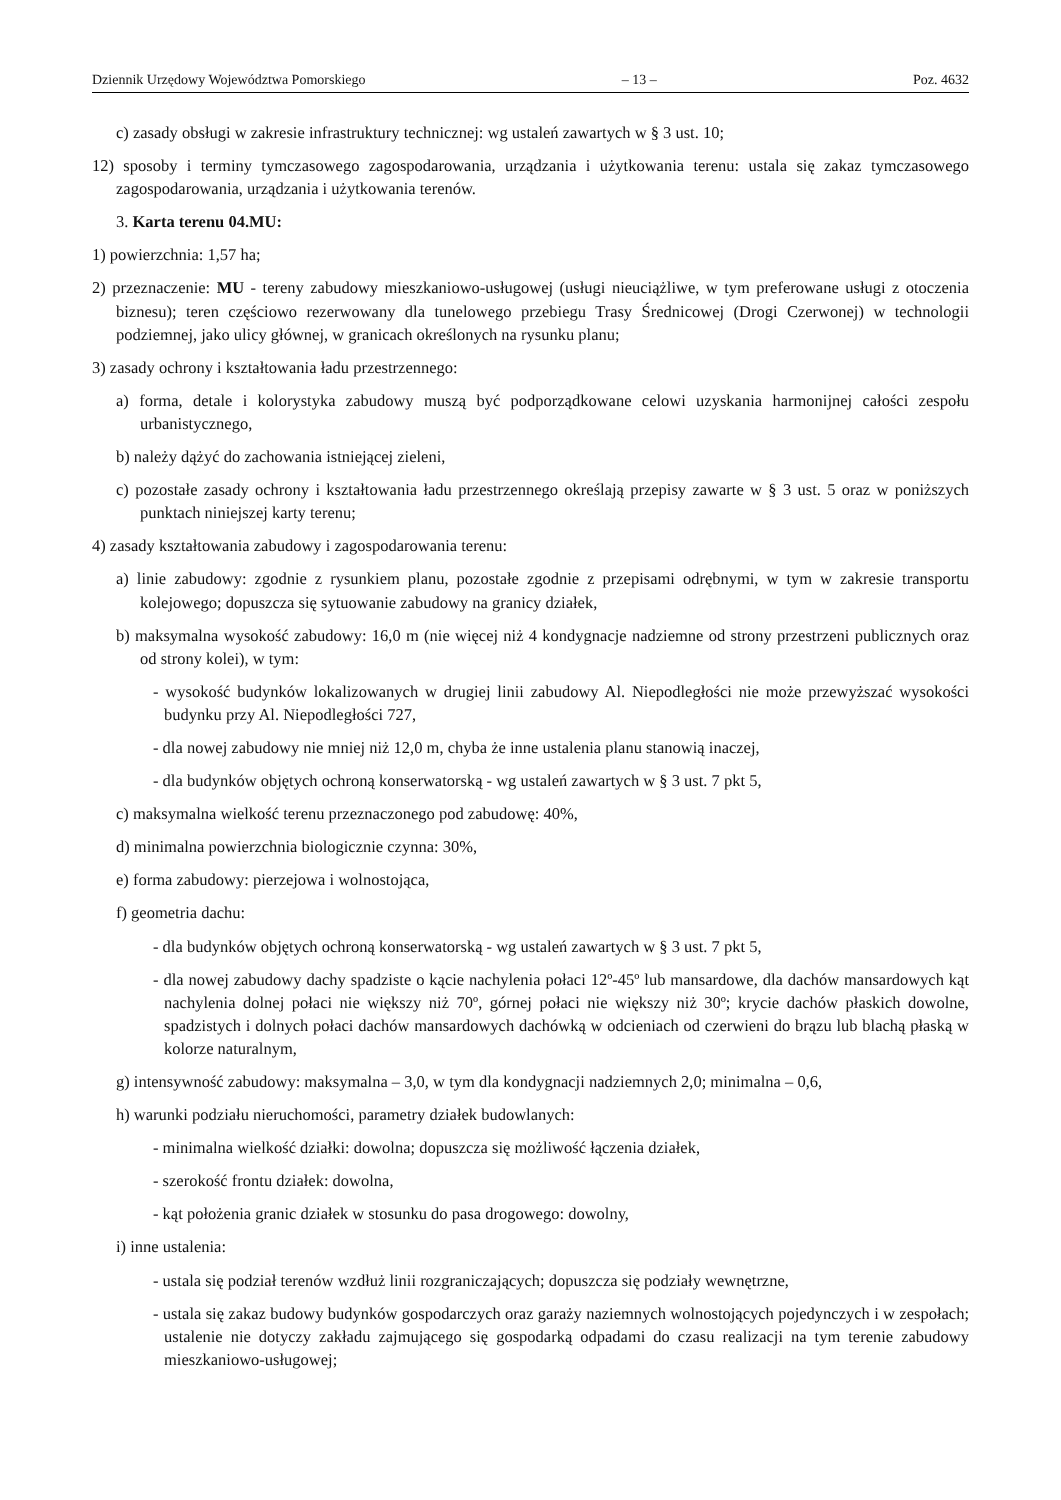Dziennik Urzędowy Województwa Pomorskiego – 13 – Poz. 4632
c) zasady obsługi w zakresie infrastruktury technicznej: wg ustaleń zawartych w § 3 ust. 10;
12) sposoby i terminy tymczasowego zagospodarowania, urządzania i użytkowania terenu: ustala się zakaz tymczasowego zagospodarowania, urządzania i użytkowania terenów.
3. Karta terenu 04.MU:
1) powierzchnia: 1,57 ha;
2) przeznaczenie: MU - tereny zabudowy mieszkaniowo-usługowej (usługi nieuciążliwe, w tym preferowane usługi z otoczenia biznesu); teren częściowo rezerwowany dla tunelowego przebiegu Trasy Średnicowej (Drogi Czerwonej) w technologii podziemnej, jako ulicy głównej, w granicach określonych na rysunku planu;
3) zasady ochrony i kształtowania ładu przestrzennego:
a) forma, detale i kolorystyka zabudowy muszą być podporządkowane celowi uzyskania harmonijnej całości zespołu urbanistycznego,
b) należy dążyć do zachowania istniejącej zieleni,
c) pozostałe zasady ochrony i kształtowania ładu przestrzennego określają przepisy zawarte w § 3 ust. 5 oraz w poniższych punktach niniejszej karty terenu;
4) zasady kształtowania zabudowy i zagospodarowania terenu:
a) linie zabudowy: zgodnie z rysunkiem planu, pozostałe zgodnie z przepisami odrębnymi, w tym w zakresie transportu kolejowego; dopuszcza się sytuowanie zabudowy na granicy działek,
b) maksymalna wysokość zabudowy: 16,0 m (nie więcej niż 4 kondygnacje nadziemne od strony przestrzeni publicznych oraz od strony kolei), w tym:
- wysokość budynków lokalizowanych w drugiej linii zabudowy Al. Niepodległości nie może przewyższać wysokości budynku przy Al. Niepodległości 727,
- dla nowej zabudowy nie mniej niż 12,0 m, chyba że inne ustalenia planu stanowią inaczej,
- dla budynków objętych ochroną konserwatorską - wg ustaleń zawartych w § 3 ust. 7 pkt 5,
c) maksymalna wielkość terenu przeznaczonego pod zabudowę: 40%,
d) minimalna powierzchnia biologicznie czynna: 30%,
e) forma zabudowy: pierzejowa i wolnostojąca,
f) geometria dachu:
- dla budynków objętych ochroną konserwatorską - wg ustaleń zawartych w § 3 ust. 7 pkt 5,
- dla nowej zabudowy dachy spadziste o kącie nachylenia połaci 12º-45º lub mansardowe, dla dachów mansardowych kąt nachylenia dolnej połaci nie większy niż 70º, górnej połaci nie większy niż 30º; krycie dachów płaskich dowolne, spadzistych i dolnych połaci dachów mansardowych dachówką w odcieniach od czerwieni do brązu lub blachą płaską w kolorze naturalnym,
g) intensywność zabudowy: maksymalna – 3,0, w tym dla kondygnacji nadziemnych 2,0; minimalna – 0,6,
h) warunki podziału nieruchomości, parametry działek budowlanych:
- minimalna wielkość działki: dowolna; dopuszcza się możliwość łączenia działek,
- szerokość frontu działek: dowolna,
- kąt położenia granic działek w stosunku do pasa drogowego: dowolny,
i) inne ustalenia:
- ustala się podział terenów wzdłuż linii rozgraniczających; dopuszcza się podziały wewnętrzne,
- ustala się zakaz budowy budynków gospodarczych oraz garaży naziemnych wolnostojących pojedynczych i w zespołach; ustalenie nie dotyczy zakładu zajmującego się gospodarką odpadami do czasu realizacji na tym terenie zabudowy mieszkaniowo-usługowej;